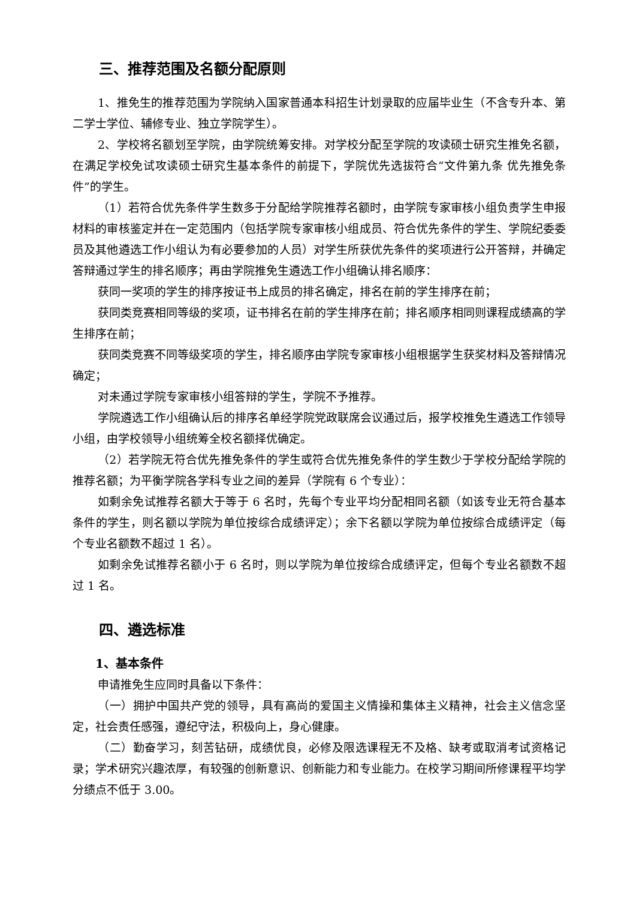三、推荐范围及名额分配原则
1、推免生的推荐范围为学院纳入国家普通本科招生计划录取的应届毕业生（不含专升本、第二学士学位、辅修专业、独立学院学生）。
2、学校将名额划至学院，由学院统筹安排。对学校分配至学院的攻读硕士研究生推免名额，在满足学校免试攻读硕士研究生基本条件的前提下，学院优先选拔符合“文件第九条 优先推免条件”的学生。
（1）若符合优先条件学生数多于分配给学院推荐名额时，由学院专家审核小组负责学生申报材料的审核鉴定并在一定范围内（包括学院专家审核小组成员、符合优先条件的学生、学院纪委委员及其他遴选工作小组认为有必要参加的人员）对学生所获优先条件的奖项进行公开答辩，并确定答辩通过学生的排名顺序；再由学院推免生遴选工作小组确认排名顺序：
获同一奖项的学生的排序按证书上成员的排名确定，排名在前的学生排序在前；
获同类竞赛相同等级的奖项，证书排名在前的学生排序在前；排名顺序相同则课程成绩高的学生排序在前；
获同类竞赛不同等级奖项的学生，排名顺序由学院专家审核小组根据学生获奖材料及答辩情况确定；
对未通过学院专家审核小组答辩的学生，学院不予推荐。
学院遴选工作小组确认后的排序名单经学院党政联席会议通过后，报学校推免生遴选工作领导小组，由学校领导小组统筹全校名额择优确定。
（2）若学院无符合优先推免条件的学生或符合优先推免条件的学生数少于学校分配给学院的推荐名额；为平衡学院各学科专业之间的差异（学院有 6 个专业）：
如剩余免试推荐名额大于等于 6 名时，先每个专业平均分配相同名额（如该专业无符合基本条件的学生，则名额以学院为单位按综合成绩评定）；余下名额以学院为单位按综合成绩评定（每个专业名额数不超过 1 名）。
如剩余免试推荐名额小于 6 名时，则以学院为单位按综合成绩评定，但每个专业名额数不超过 1 名。
四、遴选标准
1、基本条件
申请推免生应同时具备以下条件：
（一）拥护中国共产党的领导，具有高尚的爱国主义情操和集体主义精神，社会主义信念坚定，社会责任感强，遵纪守法，积极向上，身心健康。
（二）勤奋学习，刻苦钻研，成绩优良，必修及限选课程无不及格、缺考或取消考试资格记录；学术研究兴趣浓厚，有较强的创新意识、创新能力和专业能力。在校学习期间所修课程平均学分绩点不低于 3.00。